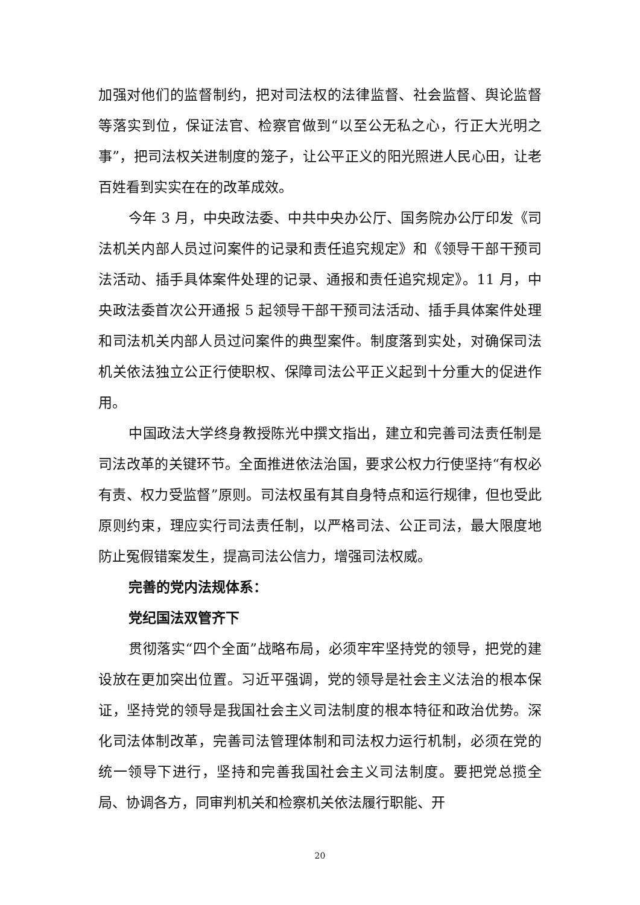加强对他们的监督制约，把对司法权的法律监督、社会监督、舆论监督等落实到位，保证法官、检察官做到“以至公无私之心，行正大光明之事”，把司法权关进制度的笼子，让公平正义的阳光照进人民心田，让老百姓看到实实在在的改革成效。
今年 3 月，中央政法委、中共中央办公厅、国务院办公厅印发《司法机关内部人员过问案件的记录和责任追究规定》和《领导干部干预司法活动、插手具体案件处理的记录、通报和责任追究规定》。11 月，中央政法委首次公开通报 5 起领导干部干预司法活动、插手具体案件处理和司法机关内部人员过问案件的典型案件。制度落到实处，对确保司法机关依法独立公正行使职权、保障司法公平正义起到十分重大的促进作用。
中国政法大学终身教授陈光中撰文指出，建立和完善司法责任制是司法改革的关键环节。全面推进依法治国，要求公权力行使坚持“有权必有责、权力受监督”原则。司法权虽有其自身特点和运行规律，但也受此原则约束，理应实行司法责任制，以严格司法、公正司法，最大限度地防止冤假错案发生，提高司法公信力，增强司法权威。
完善的党内法规体系：
党纪国法双管齐下
贯彻落实“四个全面”战略布局，必须牢牢坚持党的领导，把党的建设放在更加突出位置。习近平强调，党的领导是社会主义法治的根本保证，坚持党的领导是我国社会主义司法制度的根本特征和政治优势。深化司法体制改革，完善司法管理体制和司法权力运行机制，必须在党的统一领导下进行，坚持和完善我国社会主义司法制度。要把党总揽全局、协调各方，同审判机关和检察机关依法履行职能、开
20